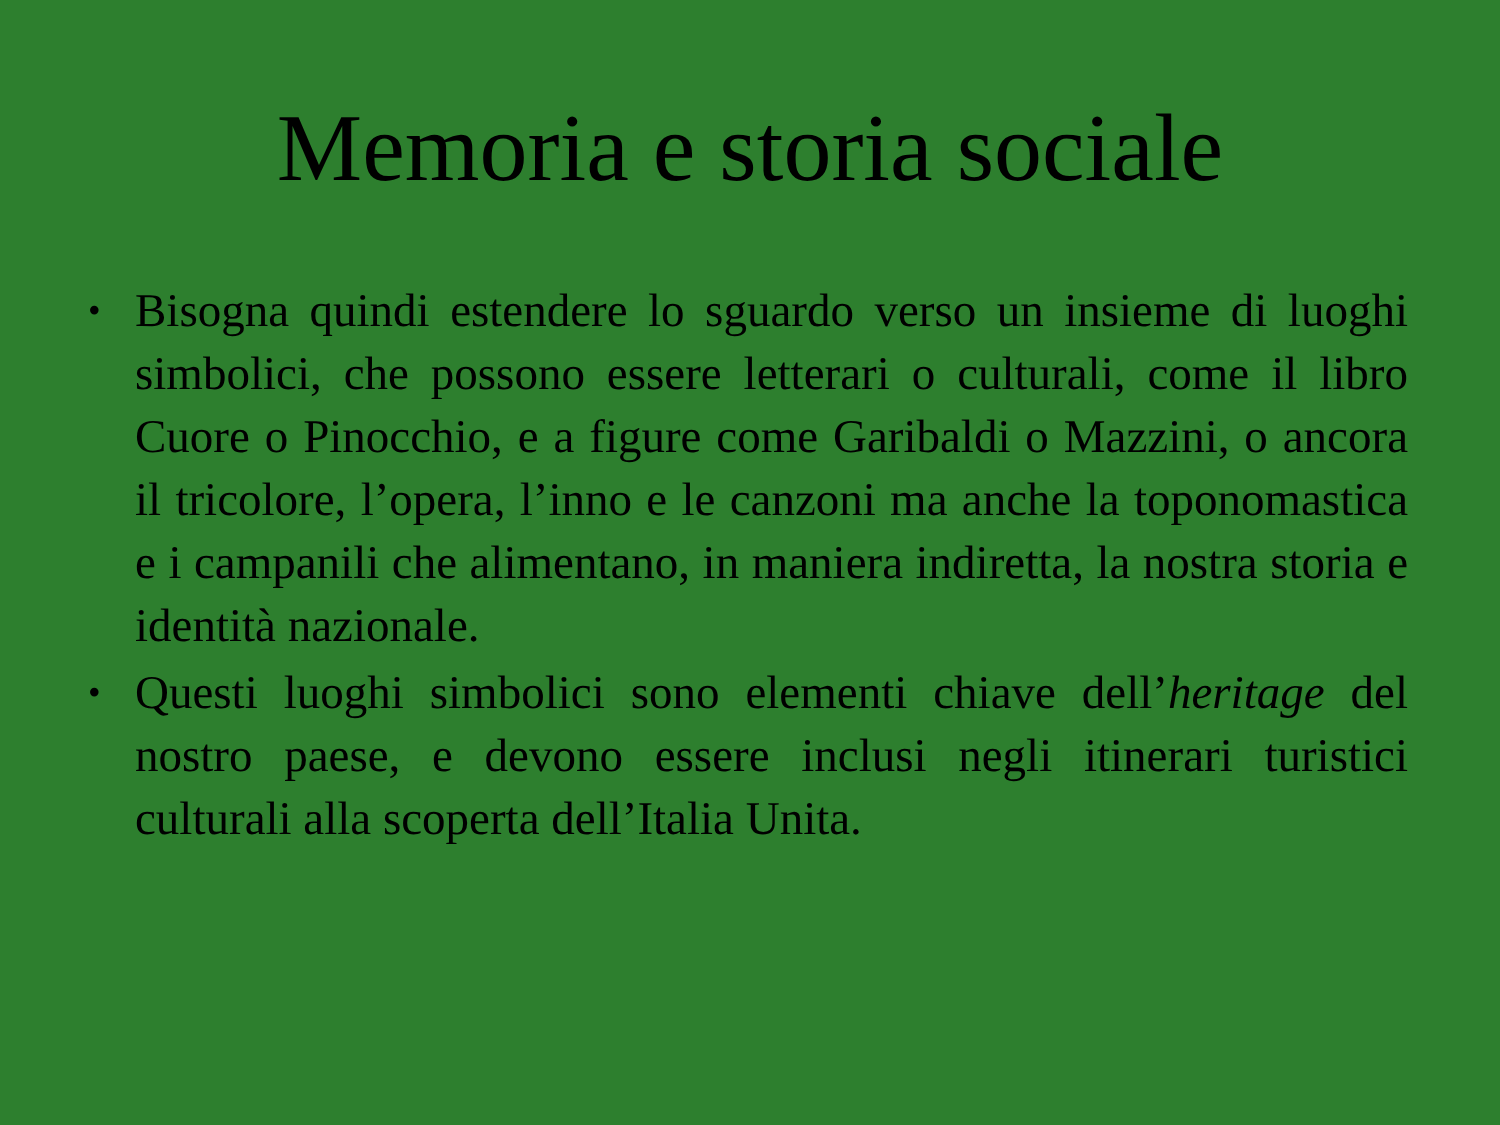Memoria e storia sociale
• Bisogna quindi estendere lo sguardo verso un insieme di luoghi simbolici, che possono essere letterari o culturali, come il libro Cuore o Pinocchio, e a figure come Garibaldi o Mazzini, o ancora il tricolore, l’opera, l’inno e le canzoni ma anche la toponomastica e i campanili che alimentano, in maniera indiretta, la nostra storia e identità nazionale.
• Questi luoghi simbolici sono elementi chiave dell’heritage del nostro paese, e devono essere inclusi negli itinerari turistici culturali alla scoperta dell’Italia Unita.